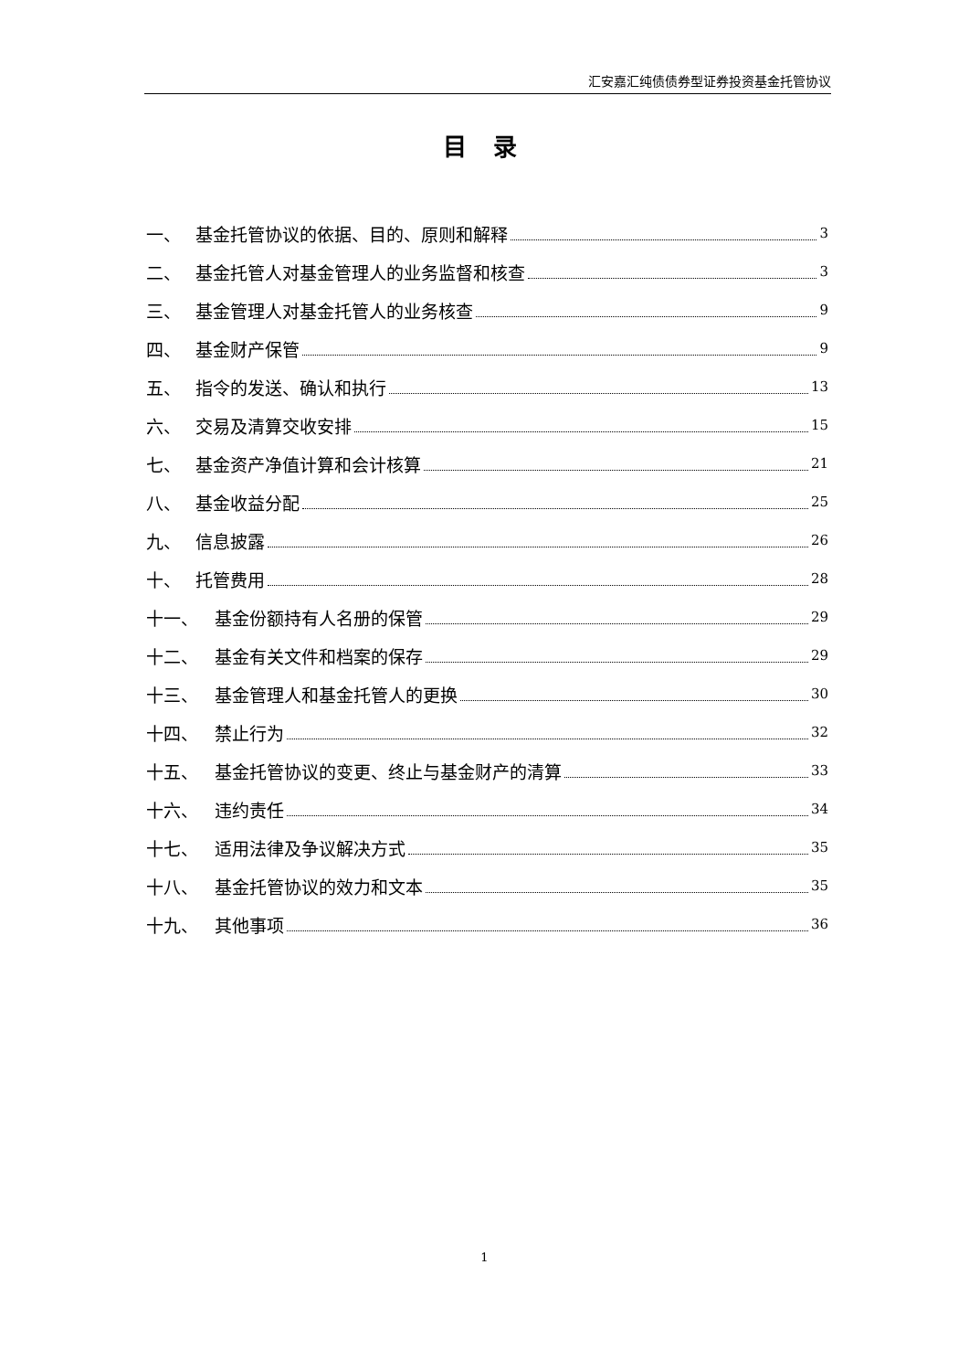汇安嘉汇纯债债券型证券投资基金托管协议
目 录
一、 基金托管协议的依据、目的、原则和解释 3
二、 基金托管人对基金管理人的业务监督和核查 3
三、 基金管理人对基金托管人的业务核查 9
四、 基金财产保管 9
五、 指令的发送、确认和执行 13
六、 交易及清算交收安排 15
七、 基金资产净值计算和会计核算 21
八、 基金收益分配 25
九、 信息披露 26
十、 托管费用 28
十一、 基金份额持有人名册的保管 29
十二、 基金有关文件和档案的保存 29
十三、 基金管理人和基金托管人的更换 30
十四、 禁止行为 32
十五、 基金托管协议的变更、终止与基金财产的清算 33
十六、 违约责任 34
十七、 适用法律及争议解决方式 35
十八、 基金托管协议的效力和文本 35
十九、 其他事项 36
1